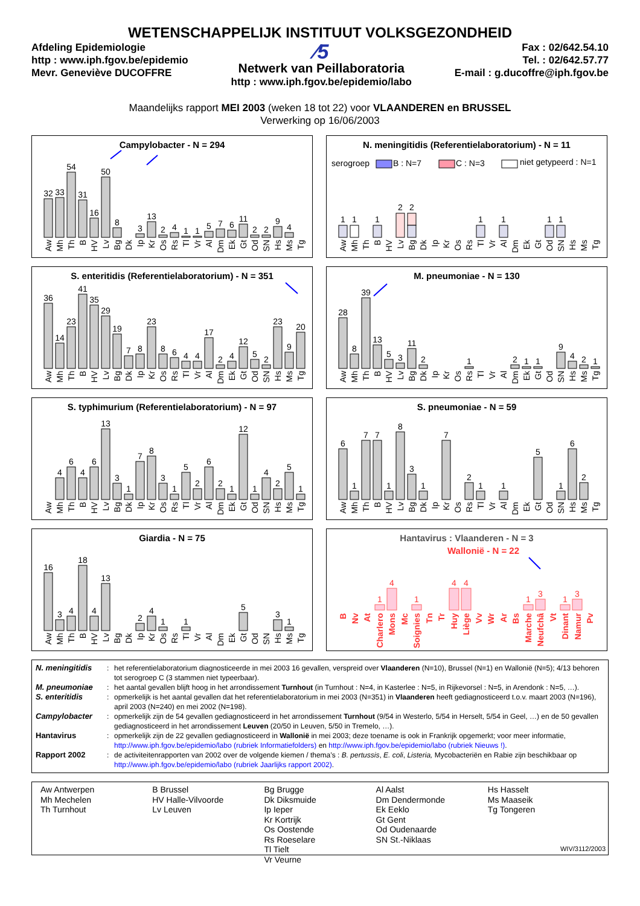WETENSCHAPPELIJK INSTITUUT VOLKSGEZONDHEID
Afdeling Epidemiologie
http : www.iph.fgov.be/epidemio
Mevr. Geneviève DUCOFFRE
⁄5
Netwerk van Peillaboratoria
http : www.iph.fgov.be/epidemio/labo
Fax : 02/642.54.10
Tel. : 02/642.57.77
E-mail : g.ducoffre@iph.fgov.be
Maandelijks rapport MEI 2003 (weken 18 tot 22) voor VLAANDEREN en BRUSSEL
Verwerking op 16/06/2003
Campylobacter - N = 294
32
33
54
31
16
50
8
3
13
2
4
1
1
5
7
6
11
2
2
9
4
Aw
Mh
Th
B
HV
Lv
Bg
Dk
Ip
Kr
Os
Rs
Tl
Vr
Al
Dm
Ek
Gt
Od
SN
Hs
Ms
Tg
N. meningitidis (Referentielaboratorium) - N = 11
serogroep
B : N=7
C : N=3
niet getypeerd : N=1
1
1
1
2
2
1
1
1
1
Aw
Mh
Th
B
HV
Lv
Bg
Dk
Ip
Kr
Os
Rs
Tl
Vr
Al
Dm
Ek
Gt
Od
SN
Hs
Ms
Tg
S. enteritidis (Referentielaboratorium) - N = 351
36
14
23
41
35
29
19
7
8
23
8
6
4
4
17
2
4
12
5
2
23
9
20
Aw
Mh
Th
B
HV
Lv
Bg
Dk
Ip
Kr
Os
Rs
Tl
Vr
Al
Dm
Ek
Gt
Od
SN
Hs
Ms
Tg
M. pneumoniae - N = 130
28
8
39
13
5
3
11
2
1
2
1
1
9
4
2
1
Aw
Mh
Th
B
HV
Lv
Bg
Dk
Ip
Kr
Os
Rs
Tl
Vr
Al
Dm
Ek
Gt
Od
SN
Hs
Ms
Tg
S. typhimurium (Referentielaboratorium) - N = 97
4
6
4
6
13
3
1
7
8
3
1
5
2
6
2
1
12
1
4
2
5
1
Aw
Mh
Th
B
HV
Lv
Bg
Dk
Ip
Kr
Os
Rs
Tl
Vr
Al
Dm
Ek
Gt
Od
SN
Hs
Ms
Tg
S. pneumoniae - N = 59
6
1
7
7
1
8
3
1
7
2
1
1
5
1
6
2
Aw
Mh
Th
B
HV
Lv
Bg
Dk
Ip
Kr
Os
Rs
Tl
Vr
Al
Dm
Ek
Gt
Od
SN
Hs
Ms
Tg
Giardia - N = 75
16
3
4
18
4
13
2
4
1
1
5
3
1
Aw
Mh
Th
B
HV
Lv
Bg
Dk
Ip
Kr
Os
Rs
Tl
Vr
Al
Dm
Ek
Gt
Od
SN
Hs
Ms
Tg
Hantavirus : Vlaanderen - N = 3
Wallonië - N = 22
1
4
1
4
4
1
3
1
3
B
Nv
At
Charlero
Mons
Mc
Soignies
Tn
Tr
Huy
Liège
Vv
Wr
Ar
Bs
Marche
Neufchâ
Vt
Dinant
Namur
Pv
| N. meningitidis | : | het referentielaboratorium diagnosticeerde in mei 2003 16 gevallen, verspreid over Vlaanderen (N=10), Brussel (N=1) en Wallonië (N=5); 4/13 behoren tot serogroep C (3 stammen niet typeerbaar). |
| M. pneumoniae | : | het aantal gevallen blijft hoog in het arrondissement Turnhout (in Turnhout : N=4, in Kasterlee : N=5, in Rijkevorsel : N=5, in Arendonk : N=5, …). |
| S. enteritidis | : | opmerkelijk is het aantal gevallen dat het referentielaboratorium in mei 2003 (N=351) in Vlaanderen heeft gediagnosticeerd t.o.v. maart 2003 (N=196), april 2003 (N=240) en mei 2002 (N=198). |
| Campylobacter | : | opmerkelijk zijn de 54 gevallen gediagnosticeerd in het arrondissement Turnhout (9/54 in Westerlo, 5/54 in Herselt, 5/54 in Geel, …) en de 50 gevallen gediagnosticeerd in het arrondissement Leuven (20/50 in Leuven, 5/50 in Tremelo, …). |
| Hantavirus | : | opmerkelijk zijn de 22 gevallen gediagnosticeerd in Wallonië in mei 2003; deze toename is ook in Frankrijk opgemerkt; voor meer informatie, http://www.iph.fgov.be/epidemio/labo (rubriek Informatiefolders) en http://www.iph.fgov.be/epidemio/labo (rubriek Nieuws !) . |
| Rapport 2002 | : | de activiteitenrapporten van 2002 over de volgende kiemen / thema’s : B. pertussis , E. coli , Listeria, Mycobacteriën en Rabie zijn beschikbaar op http://www.iph.fgov.be/epidemio/labo (rubriek Jaarlijks rapport 2002) . |
Aw Antwerpen
Mh Mechelen
Th Turnhout
B Brussel
HV Halle-Vilvoorde
Lv Leuven
Bg Brugge
Dk Diksmuide
Ip Ieper
Kr Kortrijk
Os Oostende
Rs Roeselare
Tl Tielt
Vr Veurne
Al Aalst
Dm Dendermonde
Ek Eeklo
Gt Gent
Od Oudenaarde
SN St.-Niklaas
Hs Hasselt
Ms Maaseik
Tg Tongeren
WIV/3112/2003